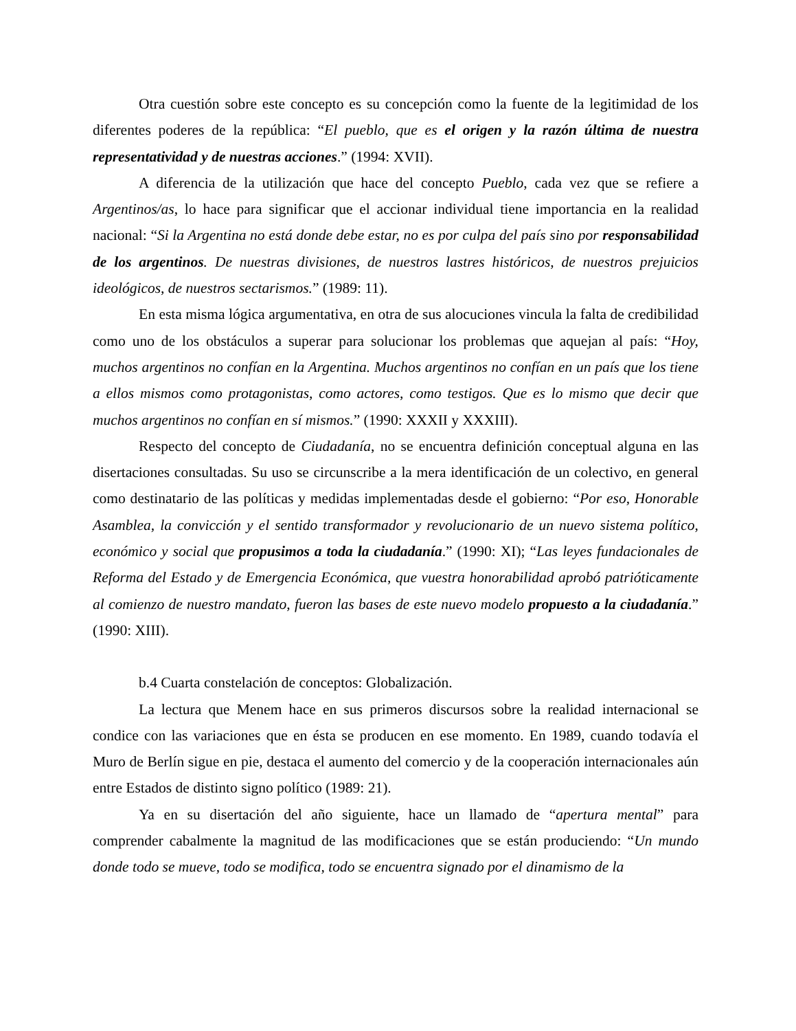Otra cuestión sobre este concepto es su concepción como la fuente de la legitimidad de los diferentes poderes de la república: “El pueblo, que es el origen y la razón última de nuestra representatividad y de nuestras acciones.” (1994: XVII).
A diferencia de la utilización que hace del concepto Pueblo, cada vez que se refiere a Argentinos/as, lo hace para significar que el accionar individual tiene importancia en la realidad nacional: “Si la Argentina no está donde debe estar, no es por culpa del país sino por responsabilidad de los argentinos. De nuestras divisiones, de nuestros lastres históricos, de nuestros prejuicios ideológicos, de nuestros sectarismos.” (1989: 11).
En esta misma lógica argumentativa, en otra de sus alocuciones vincula la falta de credibilidad como uno de los obstáculos a superar para solucionar los problemas que aquejan al país: “Hoy, muchos argentinos no confían en la Argentina. Muchos argentinos no confían en un país que los tiene a ellos mismos como protagonistas, como actores, como testigos. Que es lo mismo que decir que muchos argentinos no confían en sí mismos.” (1990: XXXII y XXXIII).
Respecto del concepto de Ciudadanía, no se encuentra definición conceptual alguna en las disertaciones consultadas. Su uso se circunscribe a la mera identificación de un colectivo, en general como destinatario de las políticas y medidas implementadas desde el gobierno: “Por eso, Honorable Asamblea, la convicción y el sentido transformador y revolucionario de un nuevo sistema político, económico y social que propusimos a toda la ciudadanía.” (1990: XI); “Las leyes fundacionales de Reforma del Estado y de Emergencia Económica, que vuestra honorabilidad aprobó patrióticamente al comienzo de nuestro mandato, fueron las bases de este nuevo modelo propuesto a la ciudadanía.” (1990: XIII).
b.4 Cuarta constelación de conceptos: Globalización.
La lectura que Menem hace en sus primeros discursos sobre la realidad internacional se condice con las variaciones que en ésta se producen en ese momento. En 1989, cuando todavía el Muro de Berlín sigue en pie, destaca el aumento del comercio y de la cooperación internacionales aún entre Estados de distinto signo político (1989: 21).
Ya en su disertación del año siguiente, hace un llamado de “apertura mental” para comprender cabalmente la magnitud de las modificaciones que se están produciendo: “Un mundo donde todo se mueve, todo se modifica, todo se encuentra signado por el dinamismo de la